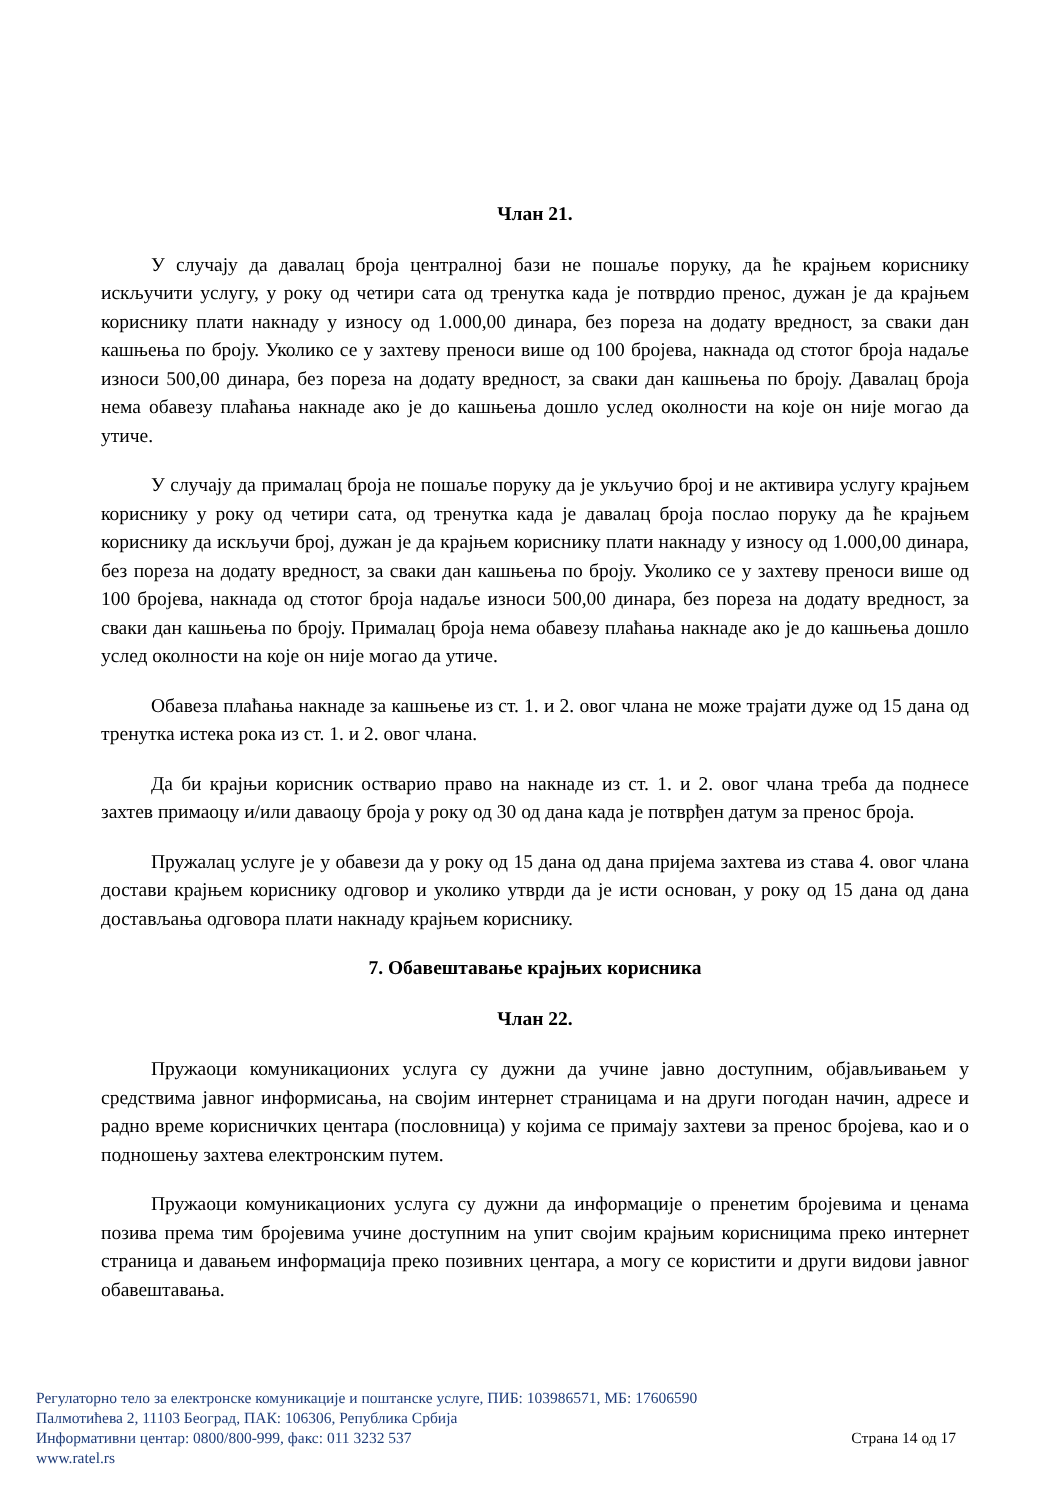Члан 21.
У случају да давалац броја централној бази не пошаље поруку, да ће крајњем кориснику искључити услугу, у року од четири сата од тренутка када је потврдио пренос, дужан је да крајњем кориснику плати накнаду у износу од 1.000,00 динара, без пореза на додату вредност, за сваки дан кашњења по броју. Уколико се у захтеву преноси више од 100 бројева, накнада од стотог броја надаље износи 500,00 динара, без пореза на додату вредност, за сваки дан кашњења по броју. Давалац броја нема обавезу плаћања накнаде ако је до кашњења дошло услед околности на које он није могао да утиче.
У случају да прималац броја не пошаље поруку да је укључио број и не активира услугу крајњем кориснику у року од четири сата, од тренутка када је давалац броја послао поруку да ће крајњем кориснику да искључи број, дужан је да крајњем кориснику плати накнаду у износу од 1.000,00 динара, без пореза на додату вредност, за сваки дан кашњења по броју. Уколико се у захтеву преноси више од 100 бројева, накнада од стотог броја надаље износи 500,00 динара, без пореза на додату вредност, за сваки дан кашњења по броју. Прималац броја нема обавезу плаћања накнаде ако је до кашњења дошло услед околности на које он није могао да утиче.
Обавеза плаћања накнаде за кашњење из ст. 1. и 2. овог члана не може трајати дуже од 15 дана од тренутка истека рока из ст. 1. и 2. овог члана.
Да би крајњи корисник остварио право на накнаде из ст. 1. и 2. овог члана треба да поднесе захтев примаоцу и/или даваоцу броја у року од 30 од дана када је потврђен датум за пренос броја.
Пружалац услуге је у обавези да у року од 15 дана од дана пријема захтева из става 4. овог члана достави крајњем кориснику одговор и уколико утврди да је исти основан, у року од 15 дана од дана достављања одговора плати накнаду крајњем кориснику.
7. Обавештавање крајњих корисника
Члан 22.
Пружаоци комуникационих услуга су дужни да учине јавно доступним, објављивањем у средствима јавног информисања, на својим интернет страницама и на други погодан начин, адресе и радно време корисничких центара (пословница) у којима се примају захтеви за пренос бројева, као и о подношењу захтева електронским путем.
Пружаоци комуникационих услуга су дужни да информације о пренетим бројевима и ценама позива према тим бројевима учине доступним на упит својим крајњим корисницима преко интернет страница и давањем информација преко позивних центара, а могу се користити и други видови јавног обавештавања.
Регулаторно тело за електронске комуникације и поштанске услуге, ПИБ: 103986571, МБ: 17606590
Палмотићева 2, 11103 Београд, ПАК: 106306, Република Србија
Информативни центар: 0800/800-999, факс: 011 3232 537 Страна 14 од 17
www.ratel.rs